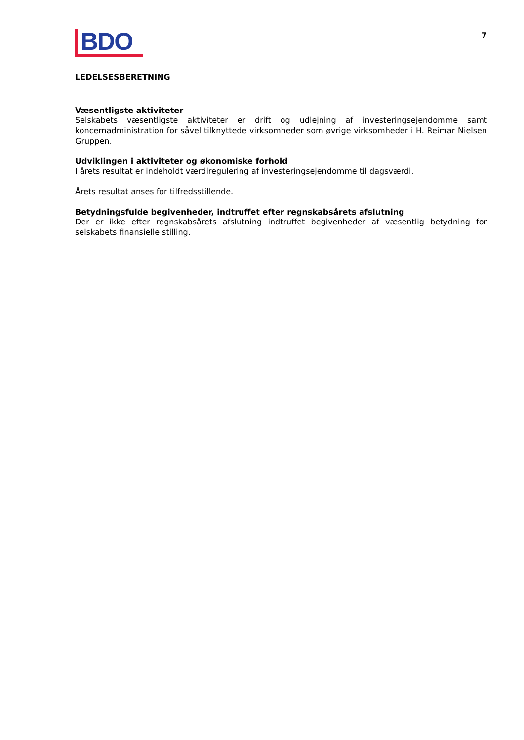BDO
7
LEDELSESBERETNING
Væsentligste aktiviteter
Selskabets væsentligste aktiviteter er drift og udlejning af investeringsejendomme samt koncernadministration for såvel tilknyttede virksomheder som øvrige virksomheder i H. Reimar Nielsen Gruppen.
Udviklingen i aktiviteter og økonomiske forhold
I årets resultat er indeholdt værdiregulering af investeringsejendomme til dagsværdi.
Årets resultat anses for tilfredsstillende.
Betydningsfulde begivenheder, indtruffet efter regnskabsårets afslutning
Der er ikke efter regnskabsårets afslutning indtruffet begivenheder af væsentlig betydning for selskabets finansielle stilling.